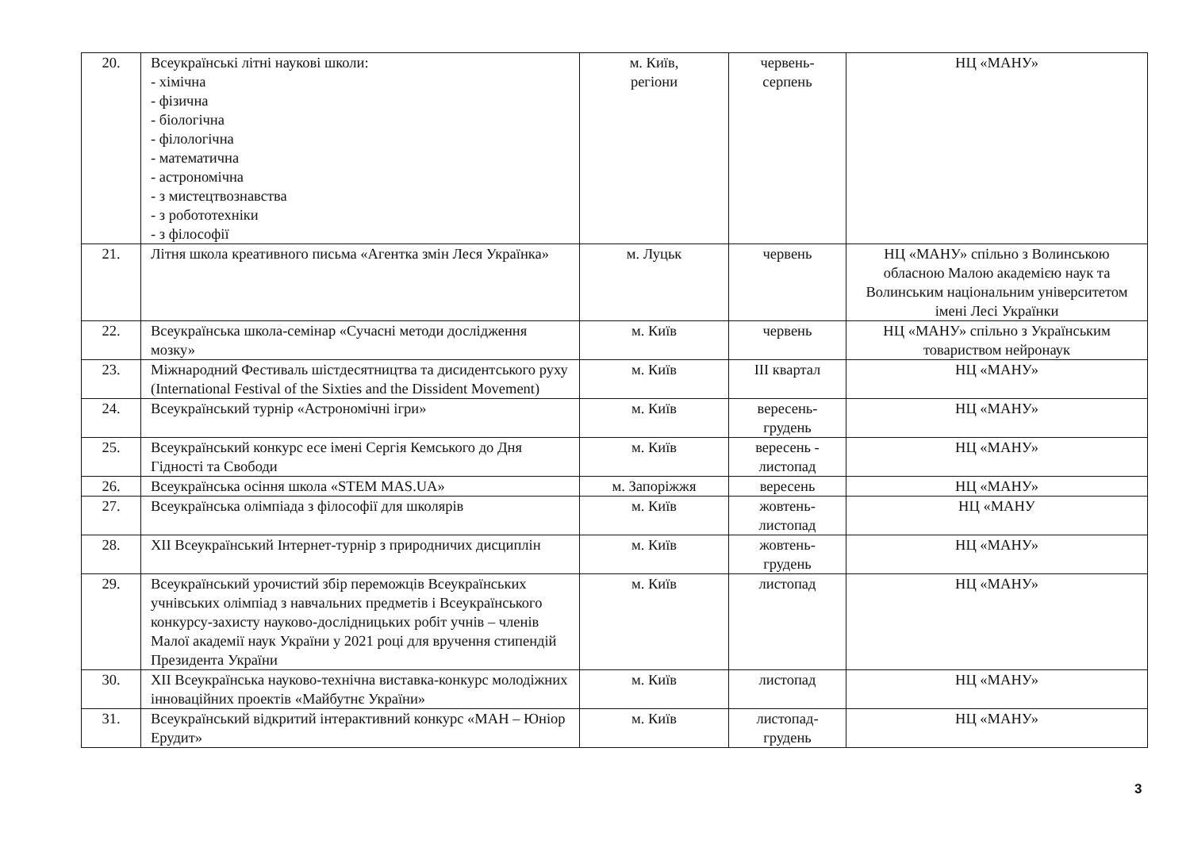| 20. | Всеукраїнські літні наукові школи: - хімічна - фізична - біологічна - філологічна - математична - астрономічна - з мистецтвознавства - з робототехніки - з філософії | м. Київ, регіони | червень- серпень | НЦ «МАНУ» |
| 21. | Літня школа креативного письма «Агентка змін Леся Українка» | м. Луцьк | червень | НЦ «МАНУ» спільно з Волинською обласною Малою академією наук та Волинським національним університетом імені Лесі Українки |
| 22. | Всеукраїнська школа-семінар «Сучасні методи дослідження мозку» | м. Київ | червень | НЦ «МАНУ» спільно з Українським товариством нейронаук |
| 23. | Міжнародний Фестиваль шістдесятництва та дисидентського руху (International Festival of the Sixties and the Dissident Movement) | м. Київ | ІІІ квартал | НЦ «МАНУ» |
| 24. | Всеукраїнський турнір «Астрономічні ігри» | м. Київ | вересень- грудень | НЦ «МАНУ» |
| 25. | Всеукраїнський конкурс есе імені Сергія Кемського до Дня Гідності та Свободи | м. Київ | вересень - листопад | НЦ «МАНУ» |
| 26. | Всеукраїнська осіння школа «STEM MAS.UA» | м. Запоріжжя | вересень | НЦ «МАНУ» |
| 27. | Всеукраїнська олімпіада з філософії для школярів | м. Київ | жовтень- листопад | НЦ «МАНУ |
| 28. | XII Всеукраїнський Інтернет-турнір з природничих дисциплін | м. Київ | жовтень- грудень | НЦ «МАНУ» |
| 29. | Всеукраїнський урочистий збір переможців Всеукраїнських учнівських олімпіад з навчальних предметів і Всеукраїнського конкурсу-захисту науково-дослідницьких робіт учнів – членів Малої академії наук України у 2021 році для вручення стипендій Президента України | м. Київ | листопад | НЦ «МАНУ» |
| 30. | XII Всеукраїнська науково-технічна виставка-конкурс молодіжних інноваційних проектів «Майбутнє України» | м. Київ | листопад | НЦ «МАНУ» |
| 31. | Всеукраїнський відкритий інтерактивний конкурс «МАН – Юніор Ерудит» | м. Київ | листопад- грудень | НЦ «МАНУ» |
3